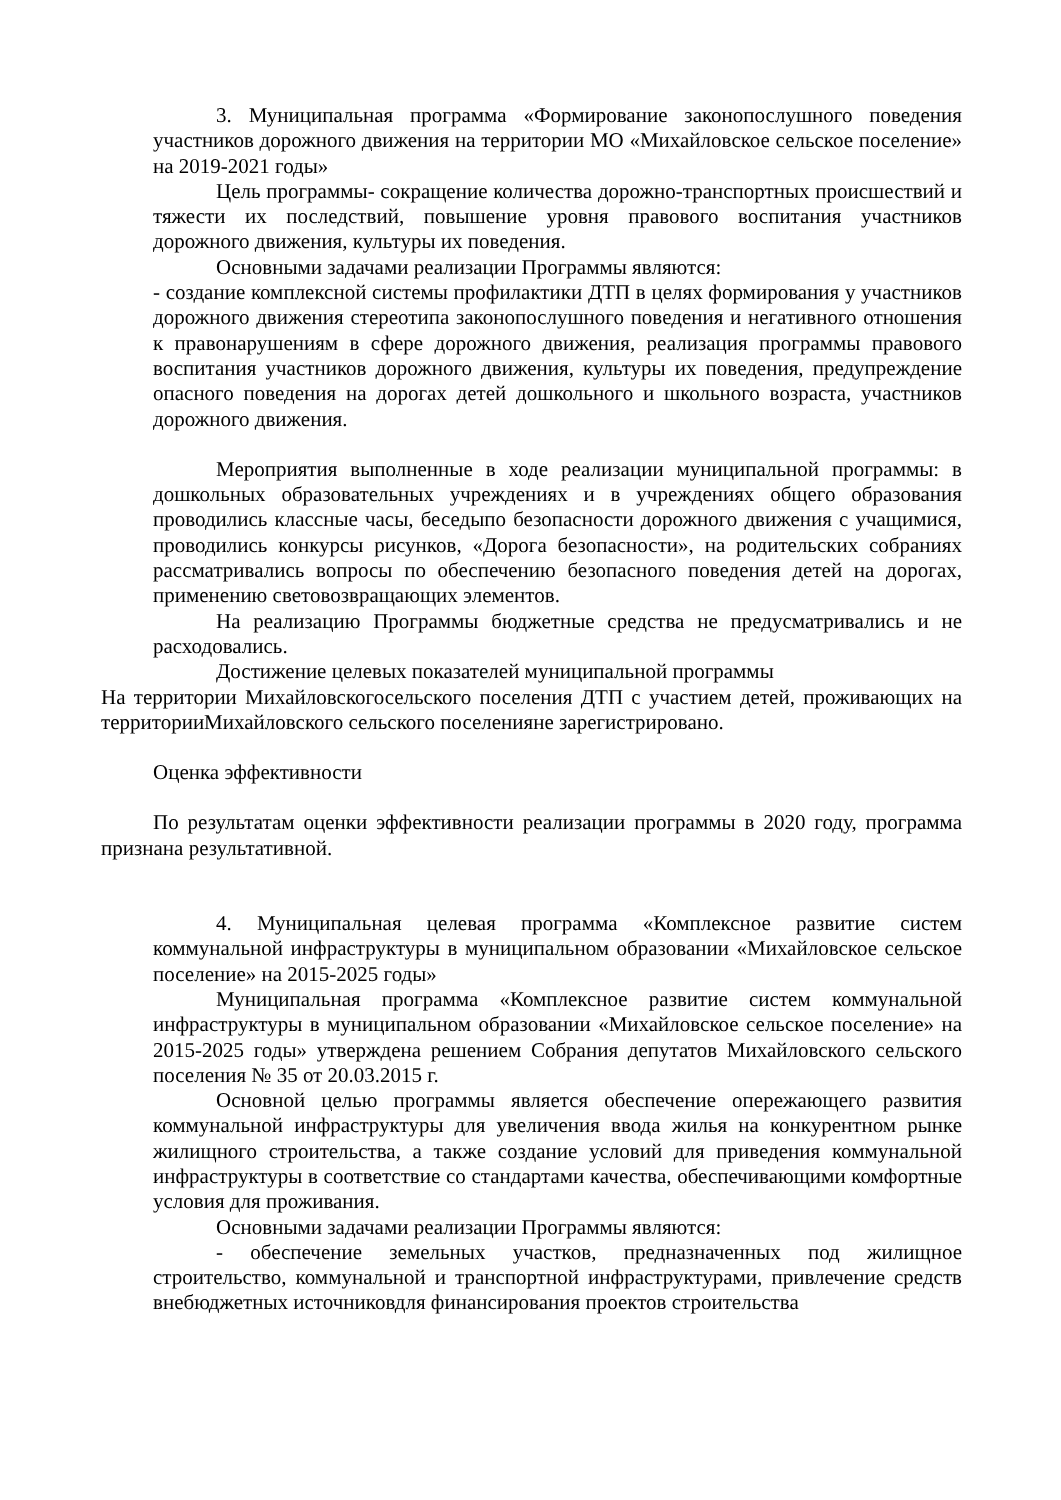3. Муниципальная программа «Формирование законопослушного поведения участников дорожного движения на территории МО «Михайловское сельское поселение» на 2019-2021 годы»
Цель программы- сокращение количества дорожно-транспортных происшествий и тяжести их последствий, повышение уровня правового воспитания участников дорожного движения, культуры их поведения.
Основными задачами реализации Программы являются:
- создание комплексной системы профилактики ДТП в целях формирования у участников дорожного движения стереотипа законопослушного поведения и негативного отношения к правонарушениям в сфере дорожного движения, реализация программы правового воспитания участников дорожного движения, культуры их поведения, предупреждение опасного поведения на дорогах детей дошкольного и школьного возраста, участников дорожного движения.
Мероприятия выполненные в ходе реализации муниципальной программы: в дошкольных образовательных учреждениях и в учреждениях общего образования проводились классные часы, беседыпо безопасности дорожного движения с учащимися, проводились конкурсы рисунков, «Дорога безопасности», на родительских собраниях рассматривались вопросы по обеспечению безопасного поведения детей на дорогах, применению световозвращающих элементов.
На реализацию Программы бюджетные средства не предусматривались и не расходовались.
Достижение целевых показателей муниципальной программы
На территории Михайловскогосельского поселения ДТП с участием детей, проживающих на территорииМихайловского сельского поселенияне зарегистрировано.
Оценка эффективности
По результатам оценки эффективности реализации программы в 2020 году, программа признана результативной.
4. Муниципальная целевая программа «Комплексное развитие систем коммунальной инфраструктуры в муниципальном образовании «Михайловское сельское поселение» на 2015-2025 годы»
Муниципальная программа «Комплексное развитие систем коммунальной инфраструктуры в муниципальном образовании «Михайловское сельское поселение» на 2015-2025 годы» утверждена решением Собрания депутатов Михайловского сельского поселения № 35 от 20.03.2015 г.
Основной целью программы является обеспечение опережающего развития коммунальной инфраструктуры для увеличения ввода жилья на конкурентном рынке жилищного строительства, а также создание условий для приведения коммунальной инфраструктуры в соответствие со стандартами качества, обеспечивающими комфортные условия для проживания.
Основными задачами реализации Программы являются:
- обеспечение земельных участков, предназначенных под жилищное строительство, коммунальной и транспортной инфраструктурами, привлечение средств внебюджетных источниковдля финансирования проектов строительства